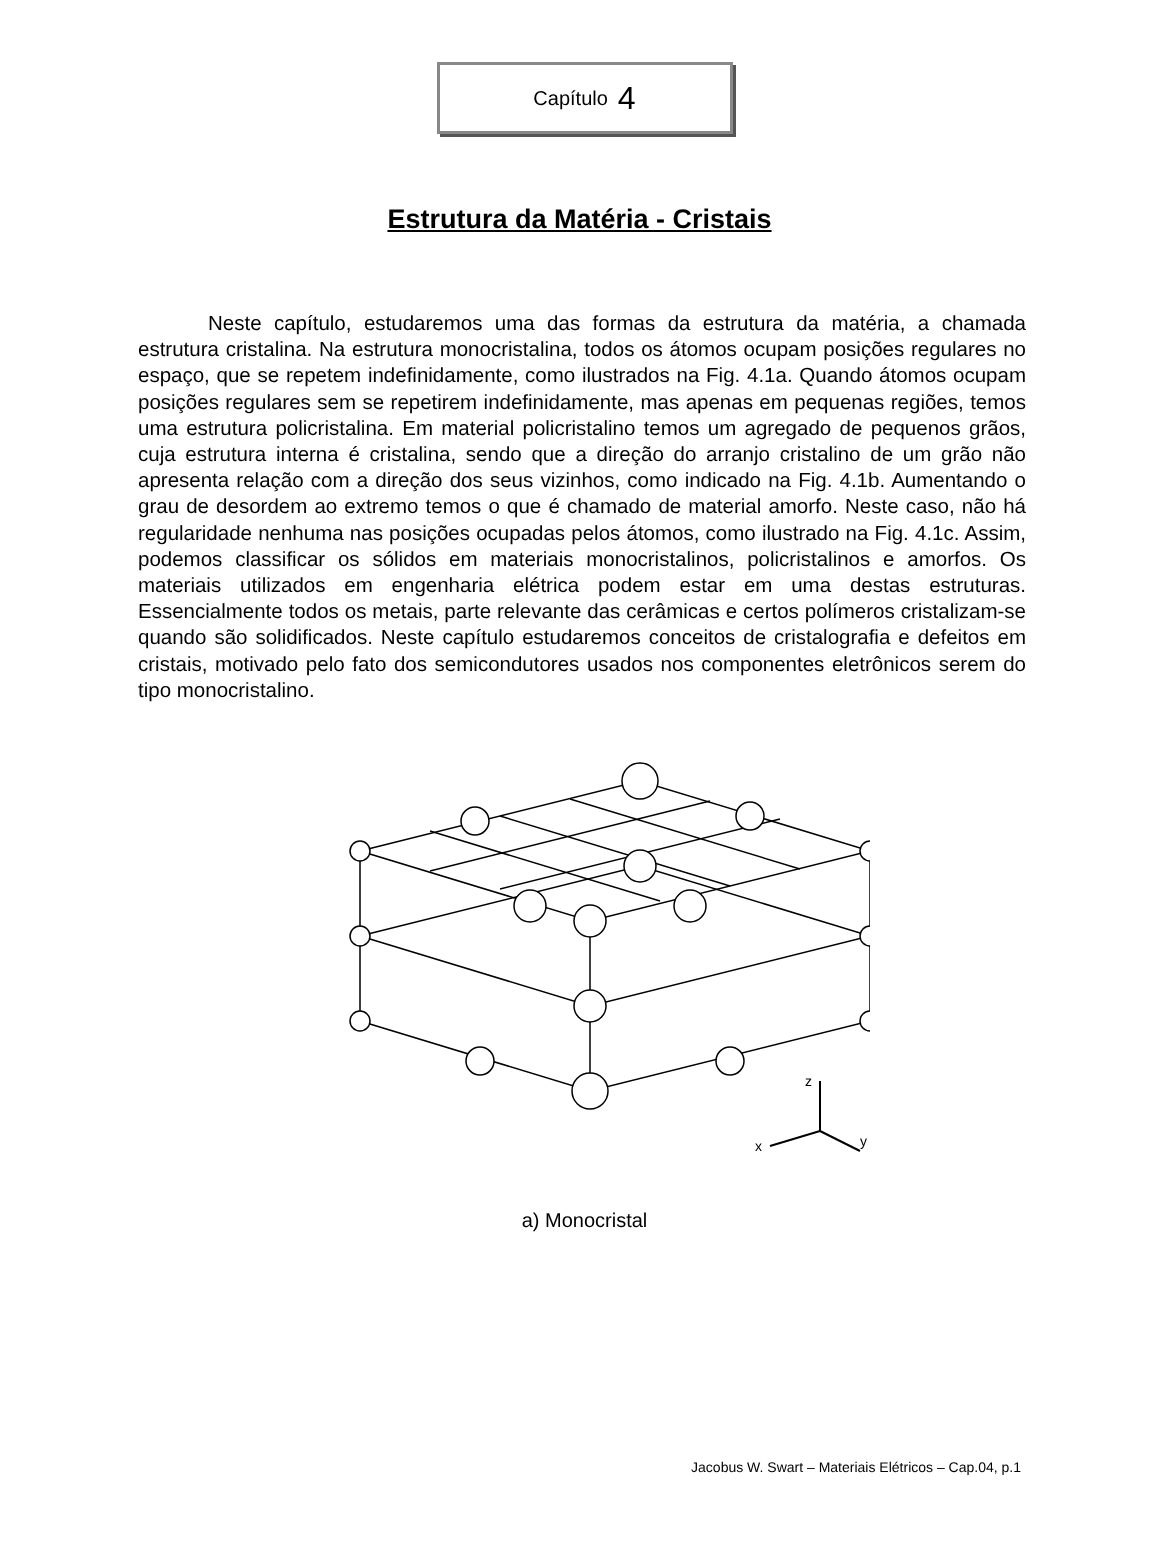Capítulo 4
Estrutura da Matéria - Cristais
Neste capítulo, estudaremos uma das formas da estrutura da matéria, a chamada estrutura cristalina. Na estrutura monocristalina, todos os átomos ocupam posições regulares no espaço, que se repetem indefinidamente, como ilustrados na Fig. 4.1a. Quando átomos ocupam posições regulares sem se repetirem indefinidamente, mas apenas em pequenas regiões, temos uma estrutura policristalina. Em material policristalino temos um agregado de pequenos grãos, cuja estrutura interna é cristalina, sendo que a direção do arranjo cristalino de um grão não apresenta relação com a direção dos seus vizinhos, como indicado na Fig. 4.1b. Aumentando o grau de desordem ao extremo temos o que é chamado de material amorfo. Neste caso, não há regularidade nenhuma nas posições ocupadas pelos átomos, como ilustrado na Fig. 4.1c. Assim, podemos classificar os sólidos em materiais monocristalinos, policristalinos e amorfos. Os materiais utilizados em engenharia elétrica podem estar em uma destas estruturas. Essencialmente todos os metais, parte relevante das cerâmicas e certos polímeros cristalizam-se quando são solidificados. Neste capítulo estudaremos conceitos de cristalografia e defeitos em cristais, motivado pelo fato dos semicondutores usados nos componentes eletrônicos serem do tipo monocristalino.
z
x
y
a) Monocristal
Jacobus W. Swart – Materiais Elétricos – Cap.04, p.1